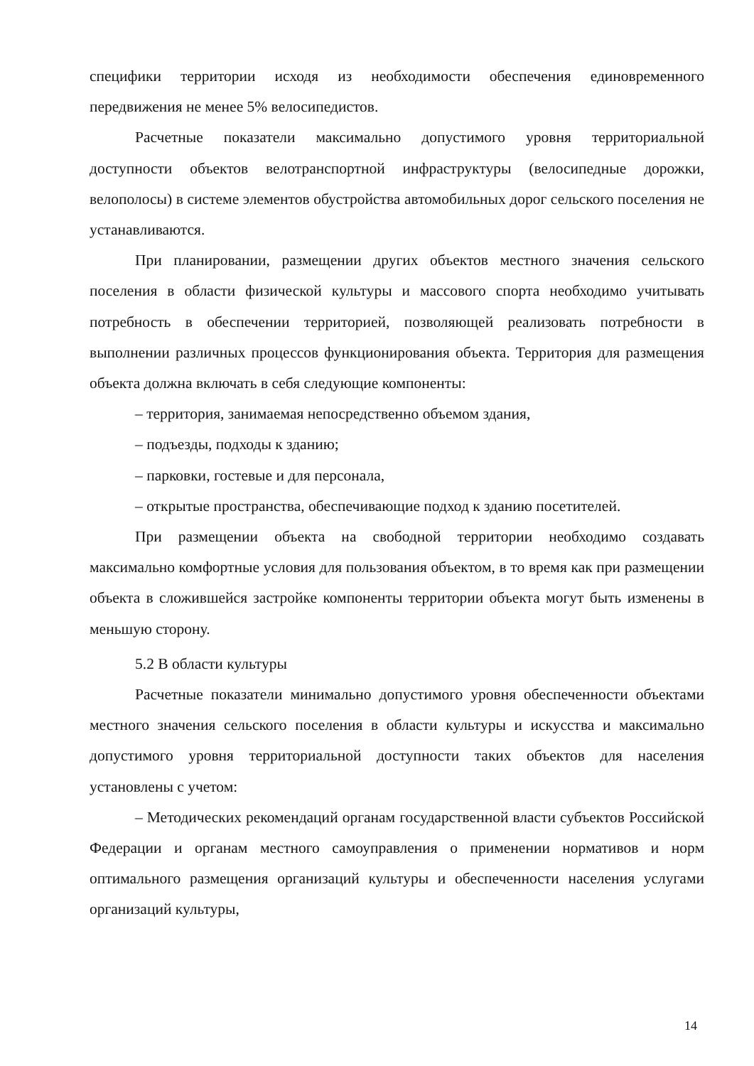специфики территории исходя из необходимости обеспечения единовременного передвижения не менее 5% велосипедистов.
Расчетные показатели максимально допустимого уровня территориальной доступности объектов велотранспортной инфраструктуры (велосипедные дорожки, велополосы) в системе элементов обустройства автомобильных дорог сельского поселения не устанавливаются.
При планировании, размещении других объектов местного значения сельского поселения в области физической культуры и массового спорта необходимо учитывать потребность в обеспечении территорией, позволяющей реализовать потребности в выполнении различных процессов функционирования объекта. Территория для размещения объекта должна включать в себя следующие компоненты:
– территория, занимаемая непосредственно объемом здания,
– подъезды, подходы к зданию;
– парковки, гостевые и для персонала,
– открытые пространства, обеспечивающие подход к зданию посетителей.
При размещении объекта на свободной территории необходимо создавать максимально комфортные условия для пользования объектом, в то время как при размещении объекта в сложившейся застройке компоненты территории объекта могут быть изменены в меньшую сторону.
5.2 В области культуры
Расчетные показатели минимально допустимого уровня обеспеченности объектами местного значения сельского поселения в области культуры и искусства и максимально допустимого уровня территориальной доступности таких объектов для населения установлены с учетом:
– Методических рекомендаций органам государственной власти субъектов Российской Федерации и органам местного самоуправления о применении нормативов и норм оптимального размещения организаций культуры и обеспеченности населения услугами организаций культуры,
14